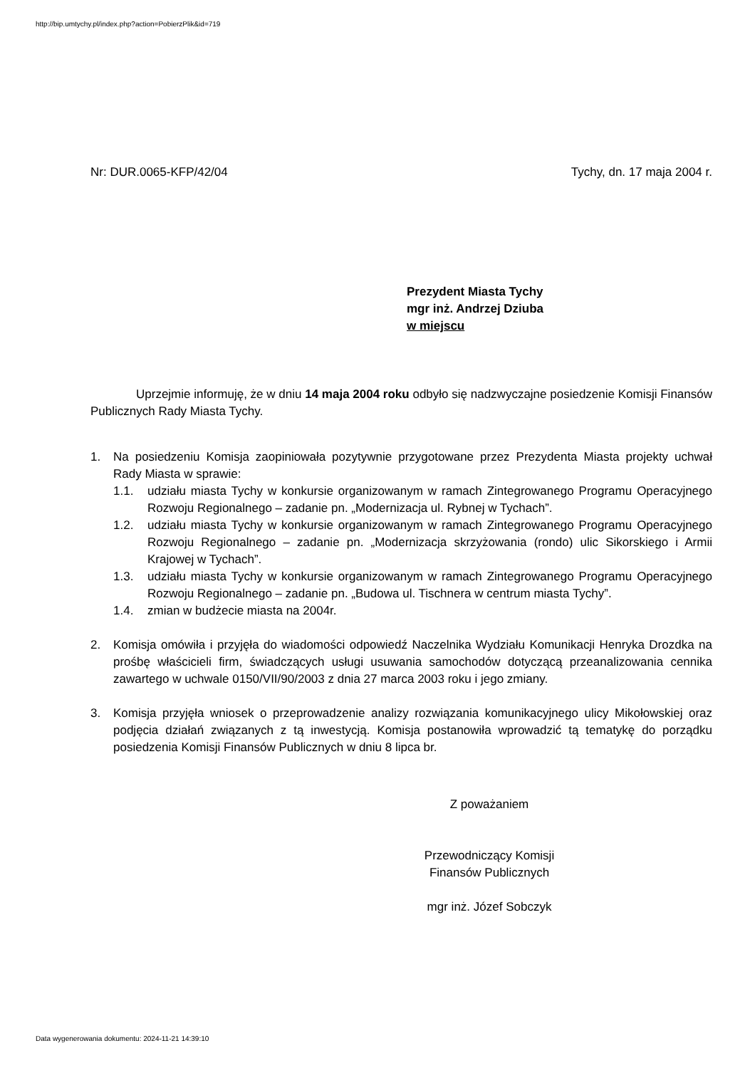http://bip.umtychy.pl/index.php?action=PobierzPlik&id=719
Nr: DUR.0065-KFP/42/04 Tychy, dn. 17 maja 2004 r.
Prezydent Miasta Tychy
mgr inż. Andrzej Dziuba
w miejscu
Uprzejmie informuję, że w dniu 14 maja 2004 roku odbyło się nadzwyczajne posiedzenie Komisji Finansów Publicznych Rady Miasta Tychy.
1. Na posiedzeniu Komisja zaopiniowała pozytywnie przygotowane przez Prezydenta Miasta projekty uchwał Rady Miasta w sprawie:
1.1. udziału miasta Tychy w konkursie organizowanym w ramach Zintegrowanego Programu Operacyjnego Rozwoju Regionalnego – zadanie pn. „Modernizacja ul. Rybnej w Tychach”.
1.2. udziału miasta Tychy w konkursie organizowanym w ramach Zintegrowanego Programu Operacyjnego Rozwoju Regionalnego – zadanie pn. „Modernizacja skrzyżowania (rondo) ulic Sikorskiego i Armii Krajowej w Tychach”.
1.3. udziału miasta Tychy w konkursie organizowanym w ramach Zintegrowanego Programu Operacyjnego Rozwoju Regionalnego – zadanie pn. „Budowa ul. Tischnera w centrum miasta Tychy”.
1.4. zmian w budżecie miasta na 2004r.
2. Komisja omówiła i przyjęła do wiadomości odpowiedź Naczelnika Wydziału Komunikacji Henryka Drozdka na prośbę właścicieli firm, świadczących usługi usuwania samochodów dotyczącą przeanalizowania cennika zawartego w uchwale 0150/VII/90/2003 z dnia 27 marca 2003 roku i jego zmiany.
3. Komisja przyjęła wniosek o przeprowadzenie analizy rozwiązania komunikacyjnego ulicy Mikołowskiej oraz podjęcia działań związanych z tą inwestycją. Komisja postanowiła wprowadzić tą tematykę do porządku posiedzenia Komisji Finansów Publicznych w dniu 8 lipca br.
Z poważaniem
Przewodniczący Komisji
Finansów Publicznych
mgr inż. Józef Sobczyk
Data wygenerowania dokumentu: 2024-11-21 14:39:10